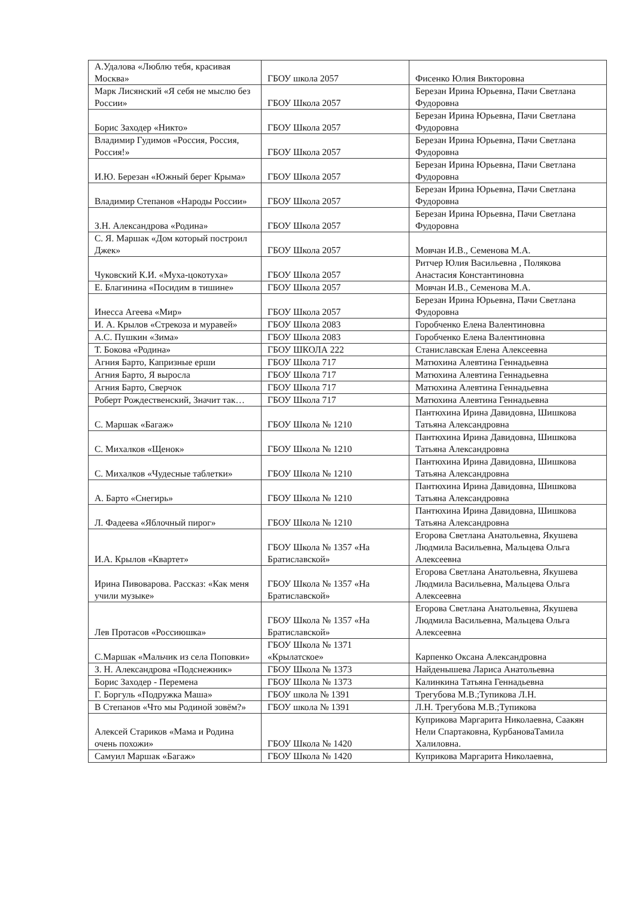| А.Удалова «Люблю тебя, красивая Москва» | ГБОУ школа 2057 | Фисенко Юлия Викторовна |
| Марк Лисянский «Я себя не мыслю без России» | ГБОУ Школа 2057 | Березан Ирина Юрьевна, Пачи Светлана Фудоровна |
| Борис Заходер «Никто» | ГБОУ Школа 2057 | Березан Ирина Юрьевна, Пачи Светлана Фудоровна |
| Владимир Гудимов «Россия, Россия, Россия!» | ГБОУ Школа 2057 | Березан Ирина Юрьевна, Пачи Светлана Фудоровна |
| И.Ю. Березан «Южный берег Крыма» | ГБОУ Школа 2057 | Березан Ирина Юрьевна, Пачи Светлана Фудоровна |
| Владимир Степанов «Народы России» | ГБОУ Школа 2057 | Березан Ирина Юрьевна, Пачи Светлана Фудоровна |
| З.Н. Александрова «Родина» | ГБОУ Школа 2057 | Березан Ирина Юрьевна, Пачи Светлана Фудоровна |
| С. Я. Маршак «Дом который построил Джек» | ГБОУ Школа 2057 | Мовчан И.В., Семенова М.А. |
| Чуковский К.И. «Муха-цокотуха» | ГБОУ Школа 2057 | Ритчер Юлия Васильевна , Полякова Анастасия Константиновна |
| Е. Благинина «Посидим в тишине» | ГБОУ Школа 2057 | Мовчан И.В., Семенова М.А. |
| Инесса Агеева «Мир» | ГБОУ Школа 2057 | Березан Ирина Юрьевна, Пачи Светлана Фудоровна |
| И. А. Крылов «Стрекоза и муравей» | ГБОУ Школа 2083 | Горобченко Елена Валентиновна |
| А.С. Пушкин «Зима» | ГБОУ Школа 2083 | Горобченко Елена Валентиновна |
| Т. Бокова «Родина» | ГБОУ ШКОЛА 222 | Станиславская Елена Алексеевна |
| Агния Барто, Капризные ерши | ГБОУ Школа 717 | Матюхина Алевтина Геннадьевна |
| Агния Барто, Я выросла | ГБОУ Школа 717 | Матюхина Алевтина Геннадьевна |
| Агния Барто, Сверчок | ГБОУ Школа 717 | Матюхина Алевтина Геннадьевна |
| Роберт Рождественский, Значит так… | ГБОУ Школа 717 | Матюхина Алевтина Геннадьевна |
| С. Маршак «Багаж» | ГБОУ Школа № 1210 | Пантюхина Ирина Давидовна, Шишкова Татьяна Александровна |
| С. Михалков «Щенок» | ГБОУ Школа № 1210 | Пантюхина Ирина Давидовна, Шишкова Татьяна Александровна |
| С. Михалков «Чудесные таблетки» | ГБОУ Школа № 1210 | Пантюхина Ирина Давидовна, Шишкова Татьяна Александровна |
| А. Барто «Снегирь» | ГБОУ Школа № 1210 | Пантюхина Ирина Давидовна, Шишкова Татьяна Александровна |
| Л. Фадеева «Яблочный пирог» | ГБОУ Школа № 1210 | Пантюхина Ирина Давидовна, Шишкова Татьяна Александровна |
| И.А. Крылов «Квартет» | ГБОУ Школа № 1357 «На Братиславской» | Егорова Светлана Анатольевна, Якушева Людмила Васильевна, Мальцева Ольга Алексеевна |
| Ирина Пивоварова. Рассказ: «Как меня учили музыке» | ГБОУ Школа № 1357 «На Братиславской» | Егорова Светлана Анатольевна, Якушева Людмила Васильевна, Мальцева Ольга Алексеевна |
| Лев Протасов «Россиюшка» | ГБОУ Школа № 1357 «На Братиславской» | Егорова Светлана Анатольевна, Якушева Людмила Васильевна, Мальцева Ольга Алексеевна |
| С.Маршак «Мальчик из села Поповки» | ГБОУ Школа № 1371 «Крылатское» | Карпенко Оксана Александровна |
| З. Н. Александрова «Подснежник» | ГБОУ Школа № 1373 | Найденышева Лариса Анатольевна |
| Борис Заходер - Перемена | ГБОУ Школа № 1373 | Калинкина Татьяна Геннадьевна |
| Г. Боргуль «Подружка Маша» | ГБОУ школа № 1391 | Трегубова М.В.;Тупикова Л.Н. |
| В Степанов «Что мы Родиной зовём?» | ГБОУ школа № 1391 | Л.Н. Трегубова М.В.;Тупикова |
| Алексей Стариков «Мама и Родина очень похожи» | ГБОУ Школа № 1420 | Куприкова Маргарита Николаевна, Саакян Нели Спартаковна, КурбановаТамила Халиловна. |
| Самуил Маршак «Багаж» | ГБОУ Школа № 1420 | Куприкова Маргарита Николаевна, |